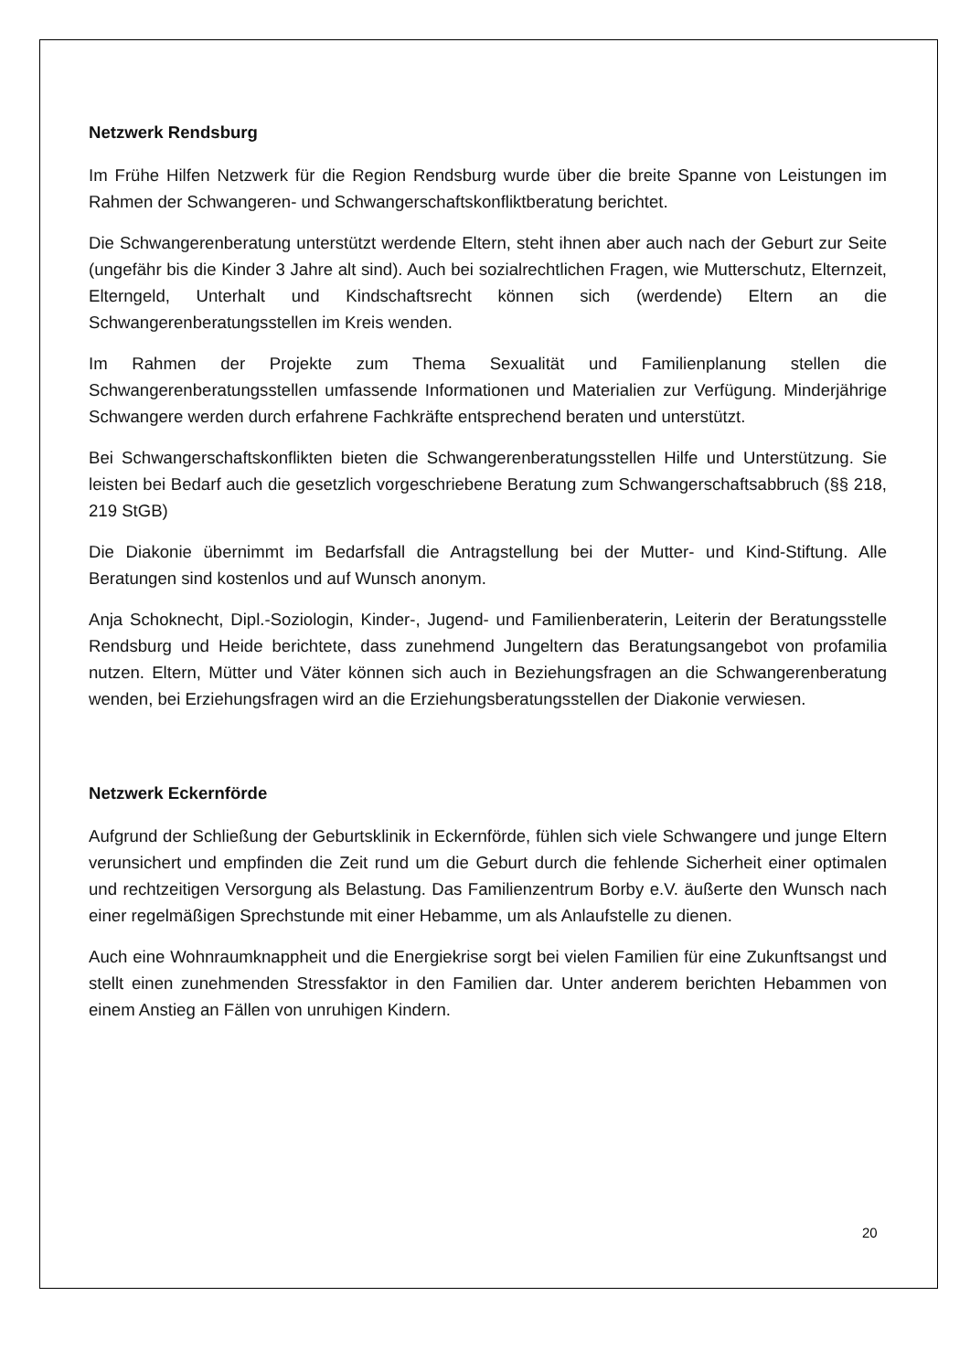Netzwerk Rendsburg
Im Frühe Hilfen Netzwerk für die Region Rendsburg wurde über die breite Spanne von Leistungen im Rahmen der Schwangeren- und Schwangerschaftskonfliktberatung berichtet.
Die Schwangerenberatung unterstützt werdende Eltern, steht ihnen aber auch nach der Geburt zur Seite (ungefähr bis die Kinder 3 Jahre alt sind). Auch bei sozialrechtlichen Fragen, wie Mutterschutz, Elternzeit, Elterngeld, Unterhalt und Kindschaftsrecht können sich (werdende) Eltern an die Schwangerenberatungsstellen im Kreis wenden.
Im Rahmen der Projekte zum Thema Sexualität und Familienplanung stellen die Schwangerenberatungsstellen umfassende Informationen und Materialien zur Verfügung. Minderjährige Schwangere werden durch erfahrene Fachkräfte entsprechend beraten und unterstützt.
Bei Schwangerschaftskonflikten bieten die Schwangerenberatungsstellen Hilfe und Unterstützung. Sie leisten bei Bedarf auch die gesetzlich vorgeschriebene Beratung zum Schwangerschaftsabbruch (§§ 218, 219 StGB)
Die Diakonie übernimmt im Bedarfsfall die Antragstellung bei der Mutter- und Kind-Stiftung. Alle Beratungen sind kostenlos und auf Wunsch anonym.
Anja Schoknecht, Dipl.-Soziologin, Kinder-, Jugend- und Familienberaterin, Leiterin der Beratungsstelle Rendsburg und Heide berichtete, dass zunehmend Jungeltern das Beratungsangebot von profamilia nutzen. Eltern, Mütter und Väter können sich auch in Beziehungsfragen an die Schwangerenberatung wenden, bei Erziehungsfragen wird an die Erziehungsberatungsstellen der Diakonie verwiesen.
Netzwerk Eckernförde
Aufgrund der Schließung der Geburtsklinik in Eckernförde, fühlen sich viele Schwangere und junge Eltern verunsichert und empfinden die Zeit rund um die Geburt durch die fehlende Sicherheit einer optimalen und rechtzeitigen Versorgung als Belastung. Das Familienzentrum Borby e.V. äußerte den Wunsch nach einer regelmäßigen Sprechstunde mit einer Hebamme, um als Anlaufstelle zu dienen.
Auch eine Wohnraumknappheit und die Energiekrise sorgt bei vielen Familien für eine Zukunftsangst und stellt einen zunehmenden Stressfaktor in den Familien dar. Unter anderem berichten Hebammen von einem Anstieg an Fällen von unruhigen Kindern.
20